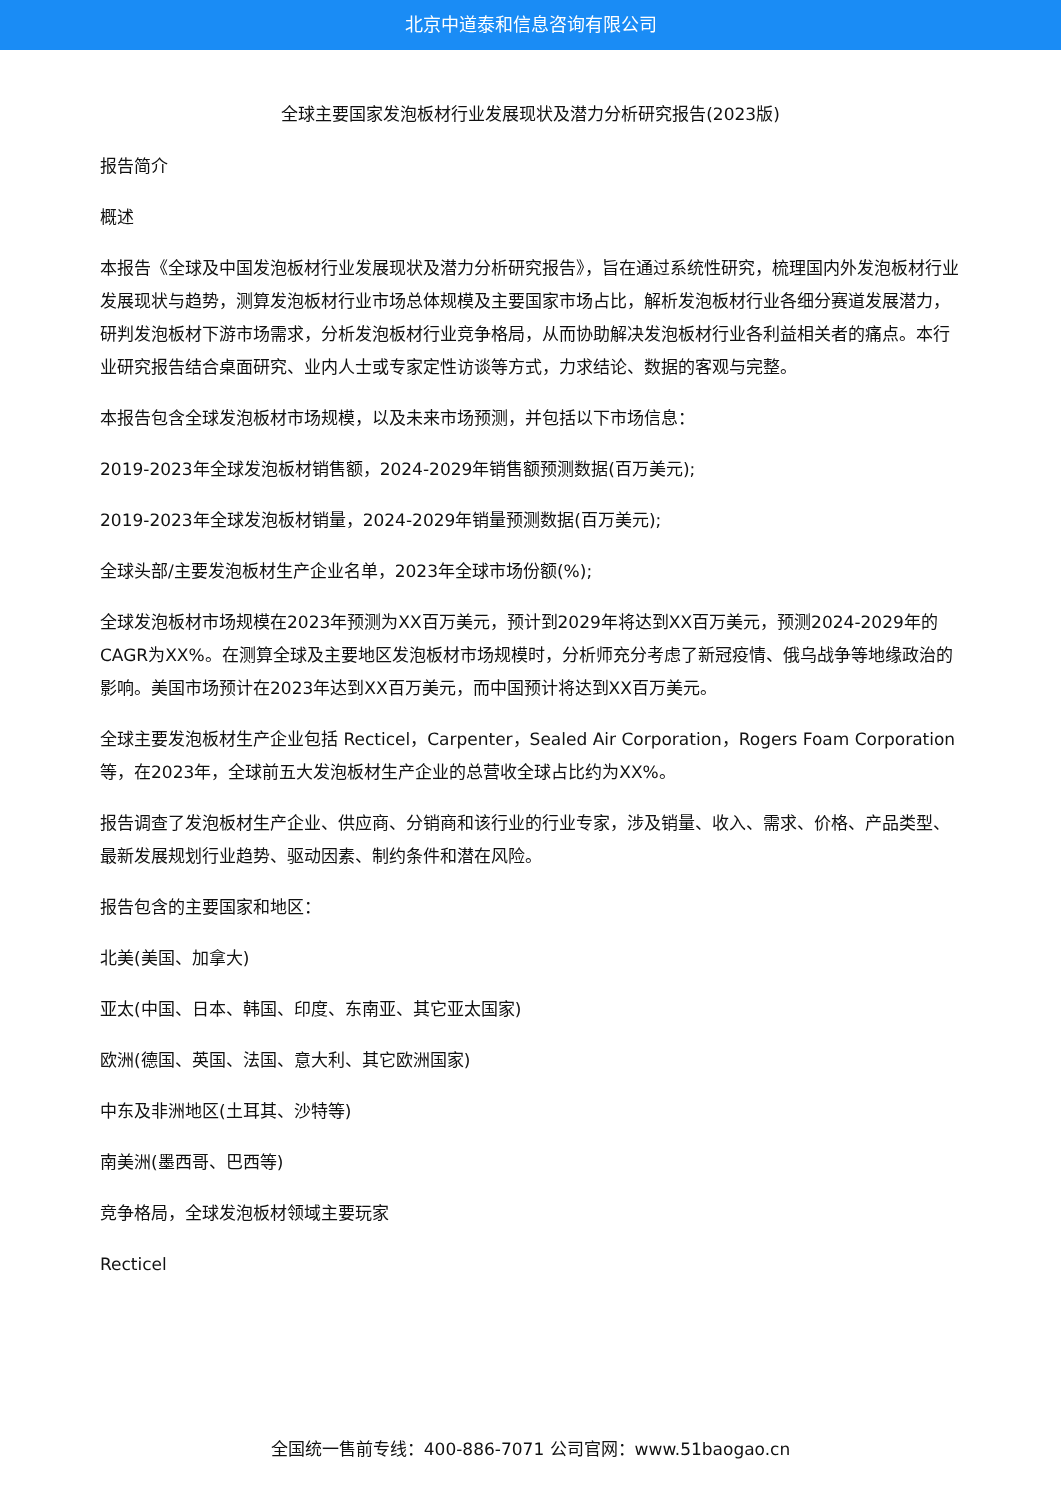北京中道泰和信息咨询有限公司
全球主要国家发泡板材行业发展现状及潜力分析研究报告(2023版)
报告简介
概述
本报告《全球及中国发泡板材行业发展现状及潜力分析研究报告》，旨在通过系统性研究，梳理国内外发泡板材行业发展现状与趋势，测算发泡板材行业市场总体规模及主要国家市场占比，解析发泡板材行业各细分赛道发展潜力，研判发泡板材下游市场需求，分析发泡板材行业竞争格局，从而协助解决发泡板材行业各利益相关者的痛点。本行业研究报告结合桌面研究、业内人士或专家定性访谈等方式，力求结论、数据的客观与完整。
本报告包含全球发泡板材市场规模，以及未来市场预测，并包括以下市场信息：
2019-2023年全球发泡板材销售额，2024-2029年销售额预测数据(百万美元);
2019-2023年全球发泡板材销量，2024-2029年销量预测数据(百万美元);
全球头部/主要发泡板材生产企业名单，2023年全球市场份额(%);
全球发泡板材市场规模在2023年预测为XX百万美元，预计到2029年将达到XX百万美元，预测2024-2029年的CAGR为XX%。在测算全球及主要地区发泡板材市场规模时，分析师充分考虑了新冠疫情、俄乌战争等地缘政治的影响。美国市场预计在2023年达到XX百万美元，而中国预计将达到XX百万美元。
全球主要发泡板材生产企业包括 Recticel，Carpenter，Sealed Air Corporation，Rogers Foam Corporation等，在2023年，全球前五大发泡板材生产企业的总营收全球占比约为XX%。
报告调查了发泡板材生产企业、供应商、分销商和该行业的行业专家，涉及销量、收入、需求、价格、产品类型、最新发展规划行业趋势、驱动因素、制约条件和潜在风险。
报告包含的主要国家和地区：
北美(美国、加拿大)
亚太(中国、日本、韩国、印度、东南亚、其它亚太国家)
欧洲(德国、英国、法国、意大利、其它欧洲国家)
中东及非洲地区(土耳其、沙特等)
南美洲(墨西哥、巴西等)
竞争格局，全球发泡板材领域主要玩家
Recticel
全国统一售前专线：400-886-7071 公司官网：www.51baogao.cn